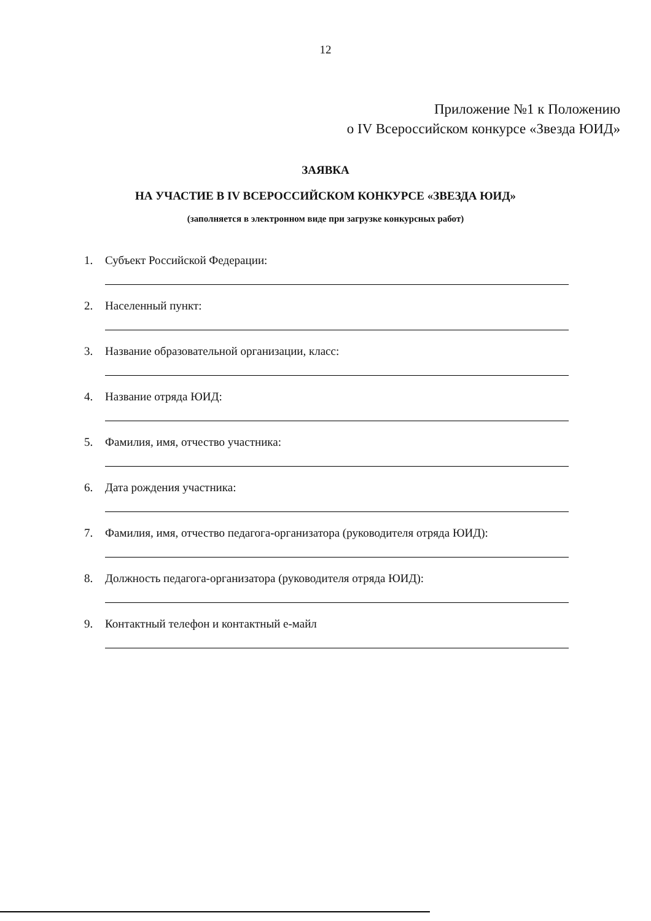12
Приложение №1 к Положению
о IV Всероссийском конкурсе «Звезда ЮИД»
ЗАЯВКА
НА УЧАСТИЕ В IV ВСЕРОССИЙСКОМ КОНКУРСЕ «ЗВЕЗДА ЮИД»
(заполняется в электронном виде при загрузке конкурсных работ)
1. Субъект Российской Федерации:
2. Населенный пункт:
3. Название образовательной организации, класс:
4. Название отряда ЮИД:
5. Фамилия, имя, отчество участника:
6. Дата рождения участника:
7. Фамилия, имя, отчество педагога-организатора (руководителя отряда ЮИД):
8. Должность педагога-организатора (руководителя отряда ЮИД):
9. Контактный телефон и контактный е-майл